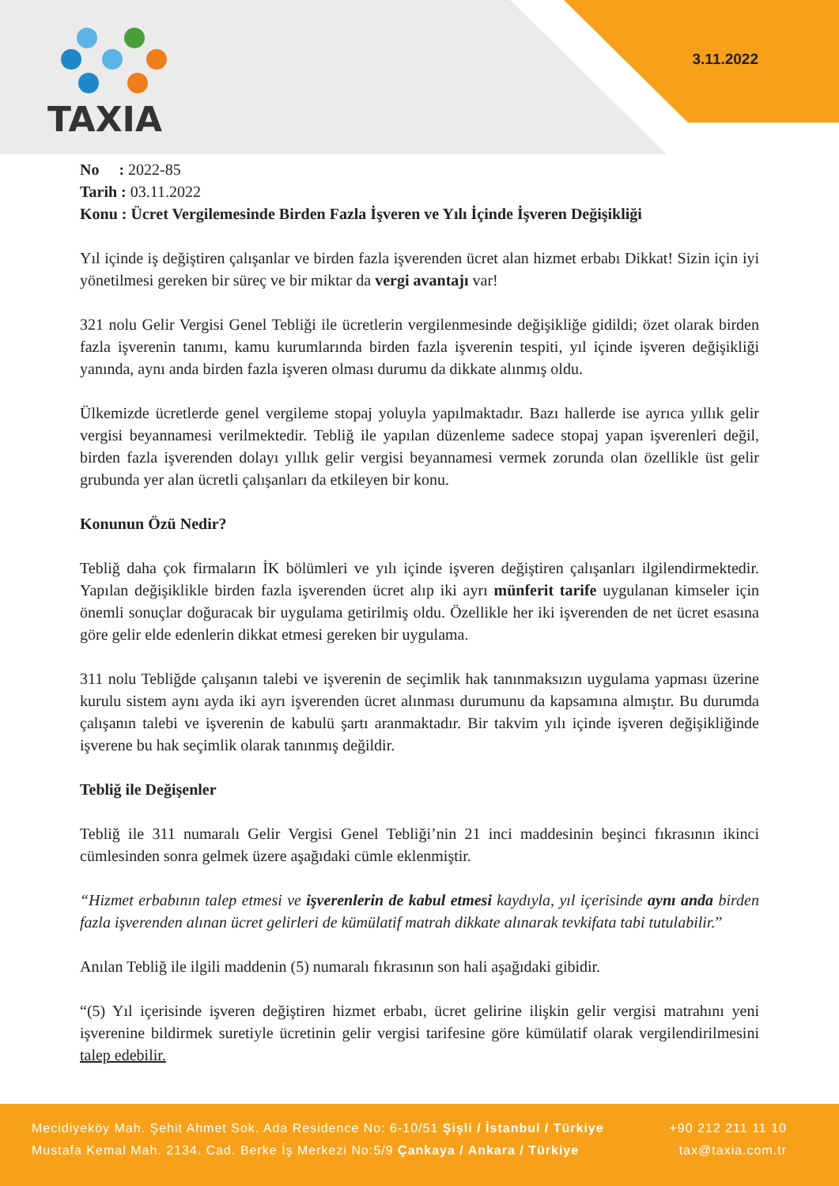TAXIA
3.11.2022
No : 2022-85
Tarih : 03.11.2022
Konu : Ücret Vergilemesinde Birden Fazla İşveren ve Yılı İçinde İşveren Değişikliği
Yıl içinde iş değiştiren çalışanlar ve birden fazla işverenden ücret alan hizmet erbabı Dikkat! Sizin için iyi yönetilmesi gereken bir süreç ve bir miktar da vergi avantajı var!
321 nolu Gelir Vergisi Genel Tebliği ile ücretlerin vergilenmesinde değişikliğe gidildi; özet olarak birden fazla işverenin tanımı, kamu kurumlarında birden fazla işverenin tespiti, yıl içinde işveren değişikliği yanında, aynı anda birden fazla işveren olması durumu da dikkate alınmış oldu.
Ülkemizde ücretlerde genel vergileme stopaj yoluyla yapılmaktadır. Bazı hallerde ise ayrıca yıllık gelir vergisi beyannamesi verilmektedir. Tebliğ ile yapılan düzenleme sadece stopaj yapan işverenleri değil, birden fazla işverenden dolayı yıllık gelir vergisi beyannamesi vermek zorunda olan özellikle üst gelir grubunda yer alan ücretli çalışanları da etkileyen bir konu.
Konunun Özü Nedir?
Tebliğ daha çok firmaların İK bölümleri ve yılı içinde işveren değiştiren çalışanları ilgilendirmektedir. Yapılan değişiklikle birden fazla işverenden ücret alıp iki ayrı münferit tarife uygulanan kimseler için önemli sonuçlar doğuracak bir uygulama getirilmiş oldu. Özellikle her iki işverenden de net ücret esasına göre gelir elde edenlerin dikkat etmesi gereken bir uygulama.
311 nolu Tebliğde çalışanın talebi ve işverenin de seçimlik hak tanınmaksızın uygulama yapması üzerine kurulu sistem aynı ayda iki ayrı işverenden ücret alınması durumunu da kapsamına almıştır. Bu durumda çalışanın talebi ve işverenin de kabulü şartı aranmaktadır. Bir takvim yılı içinde işveren değişikliğinde işverene bu hak seçimlik olarak tanınmış değildir.
Tebliğ ile Değişenler
Tebliğ ile 311 numaralı Gelir Vergisi Genel Tebliği’nin 21 inci maddesinin beşinci fıkrasının ikinci cümlesinden sonra gelmek üzere aşağıdaki cümle eklenmiştir.
“Hizmet erbabının talep etmesi ve işverenlerin de kabul etmesi kaydıyla, yıl içerisinde aynı anda birden fazla işverenden alınan ücret gelirleri de kümülatif matrah dikkate alınarak tevkifata tabi tutulabilir.”
Anılan Tebliğ ile ilgili maddenin (5) numaralı fıkrasının son hali aşağıdaki gibidir.
“(5) Yıl içerisinde işveren değiştiren hizmet erbabı, ücret gelirine ilişkin gelir vergisi matrahını yeni işverenine bildirmek suretiyle ücretinin gelir vergisi tarifesine göre kümülatif olarak vergilendirilmesini talep edebilir.
Mecidiyeköy Mah. Şehit Ahmet Sok. Ada Residence No: 6-10/51 Şişli / İstanbul / Türkiye +90 212 211 11 10
Mustafa Kemal Mah. 2134. Cad. Berke İş Merkezi No:5/9 Çankaya / Ankara / Türkiye tax@taxia.com.tr